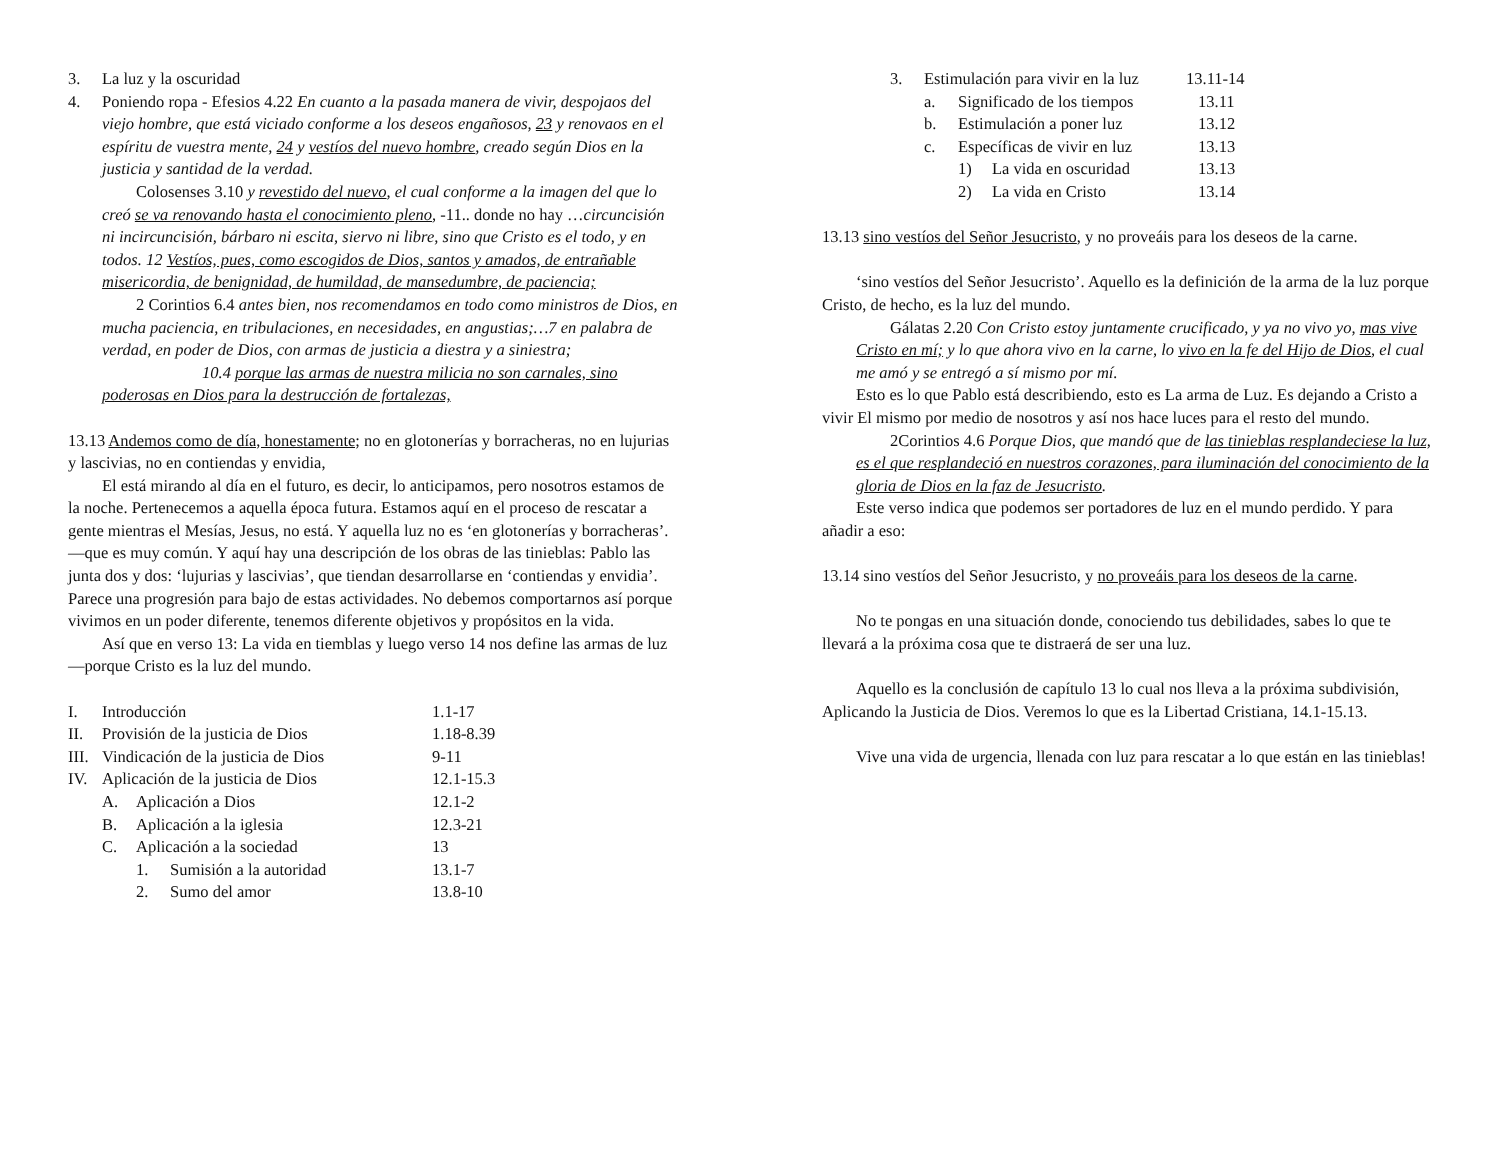3. La luz y la oscuridad
4. Poniendo ropa - Efesios 4.22 En cuanto a la pasada manera de vivir, despojaos del viejo hombre, que está viciado conforme a los deseos engañosos, 23 y renovaos en el espíritu de vuestra mente, 24 y vestíos del nuevo hombre, creado según Dios en la justicia y santidad de la verdad.
Colosenses 3.10 y revestido del nuevo, el cual conforme a la imagen del que lo creó se va renovando hasta el conocimiento pleno, -11.. donde no hay …circuncisión ni incircuncisión, bárbaro ni escita, siervo ni libre, sino que Cristo es el todo, y en todos. 12 Vestíos, pues, como escogidos de Dios, santos y amados, de entrañable misericordia, de benignidad, de humildad, de mansedumbre, de paciencia;
2 Corintios 6.4 antes bien, nos recomendamos en todo como ministros de Dios, en mucha paciencia, en tribulaciones, en necesidades, en angustias;…7 en palabra de verdad, en poder de Dios, con armas de justicia a diestra y a siniestra;
10.4 porque las armas de nuestra milicia no son carnales, sino poderosas en Dios para la destrucción de fortalezas,
13.13 Andemos como de día, honestamente; no en glotonerías y borracheras, no en lujurias y lascivias, no en contiendas y envidia,
El está mirando al día en el futuro, es decir, lo anticipamos, pero nosotros estamos de la noche. Pertenecemos a aquella época futura. Estamos aquí en el proceso de rescatar a gente mientras el Mesías, Jesus, no está. Y aquella luz no es ‘en glotonerías y borracheras’. —que es muy común. Y aquí hay una descripción de los obras de las tinieblas: Pablo las junta dos y dos: ‘lujurias y lascivias’, que tiendan desarrollarse en ‘contiendas y envidia’. Parece una progresión para bajo de estas actividades. No debemos comportarnos así porque vivimos en un poder diferente, tenemos diferente objetivos y propósitos en la vida.
Así que en verso 13: La vida en tiemblas y luego verso 14 nos define las armas de luz—porque Cristo es la luz del mundo.
I. Introducción 1.1-17
II. Provisión de la justicia de Dios 1.18-8.39
III. Vindicación de la justicia de Dios 9-11
IV. Aplicación de la justicia de Dios 12.1-15.3
A. Aplicación a Dios 12.1-2
B. Aplicación a la iglesia 12.3-21
C. Aplicación a la sociedad 13
1. Sumisión a la autoridad 13.1-7
2. Sumo del amor 13.8-10
3. Estimulación para vivir en la luz 13.11-14
a. Significado de los tiempos 13.11
b. Estimulación a poner luz 13.12
c. Específicas de vivir en luz 13.13
1) La vida en oscuridad 13.13
2) La vida en Cristo 13.14
13.13 sino vestíos del Señor Jesucristo, y no proveáis para los deseos de la carne.
‘sino vestíos del Señor Jesucristo’. Aquello es la definición de la arma de la luz porque Cristo, de hecho, es la luz del mundo.
Gálatas 2.20 Con Cristo estoy juntamente crucificado, y ya no vivo yo, mas vive Cristo en mí; y lo que ahora vivo en la carne, lo vivo en la fe del Hijo de Dios, el cual me amó y se entregó a sí mismo por mí.
Esto es lo que Pablo está describiendo, esto es La arma de Luz. Es dejando a Cristo a vivir El mismo por medio de nosotros y así nos hace luces para el resto del mundo.
2Corintios 4.6 Porque Dios, que mandó que de las tinieblas resplandeciese la luz, es el que resplandeció en nuestros corazones, para iluminación del conocimiento de la gloria de Dios en la faz de Jesucristo.
Este verso indica que podemos ser portadores de luz en el mundo perdido. Y para añadir a eso:
13.14 sino vestíos del Señor Jesucristo, y no proveáis para los deseos de la carne.
No te pongas en una situación donde, conociendo tus debilidades, sabes lo que te llevará a la próxima cosa que te distraerá de ser una luz.
Aquello es la conclusión de capítulo 13 lo cual nos lleva a la próxima subdivisión, Aplicando la Justicia de Dios. Veremos lo que es la Libertad Cristiana, 14.1-15.13.
Vive una vida de urgencia, llenada con luz para rescatar a lo que están en las tinieblas!